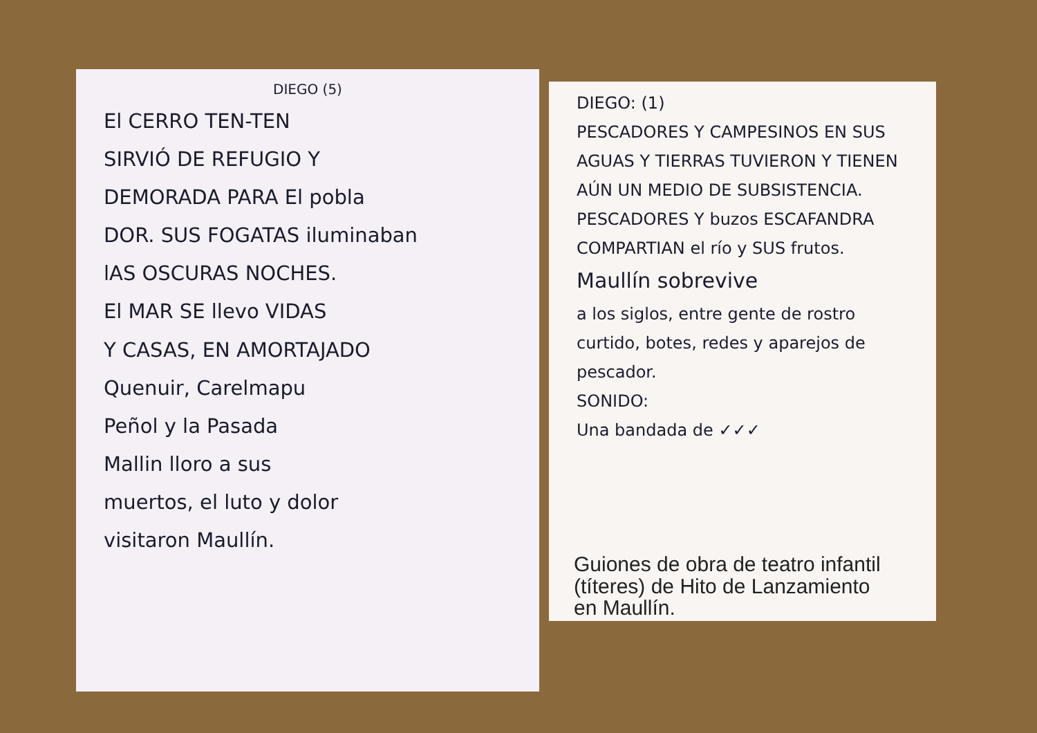DIEGO (5)
El CERRO TEN-TEN
SIRVIÓ DE REFUGIO Y
DEMORADA PARA El pobla
DOR. SUS FOGATAS iluminaban
lAS OSCURAS NOCHES.
El MAR SE llevo VIDAS
Y CASAS, EN AMORTAJADO
Quenuir, Carelmapu
Peñol y la Pasada
Mallin lloro a sus
muertos, el luto y dolor
visitaron Maullín.
DIEGO: (1)
PESCADORES Y CAMPESINOS EN SUS AGUAS Y TIERRAS TUVIERON Y TIENEN AÚN UN MEDIO DE SUBSISTENCIA.
PESCADORES Y buzos ESCAFANDRA COMPARTIAN el río y SUS frutos.
Maullín sobrevive
a los siglos, entre gente de rostro curtido, botes, redes y aparejos de pescador.
SONIDO:
Una bandada de ✓✓✓
Guiones de obra de teatro infantil
(títeres) de Hito de Lanzamiento
en Maullín.